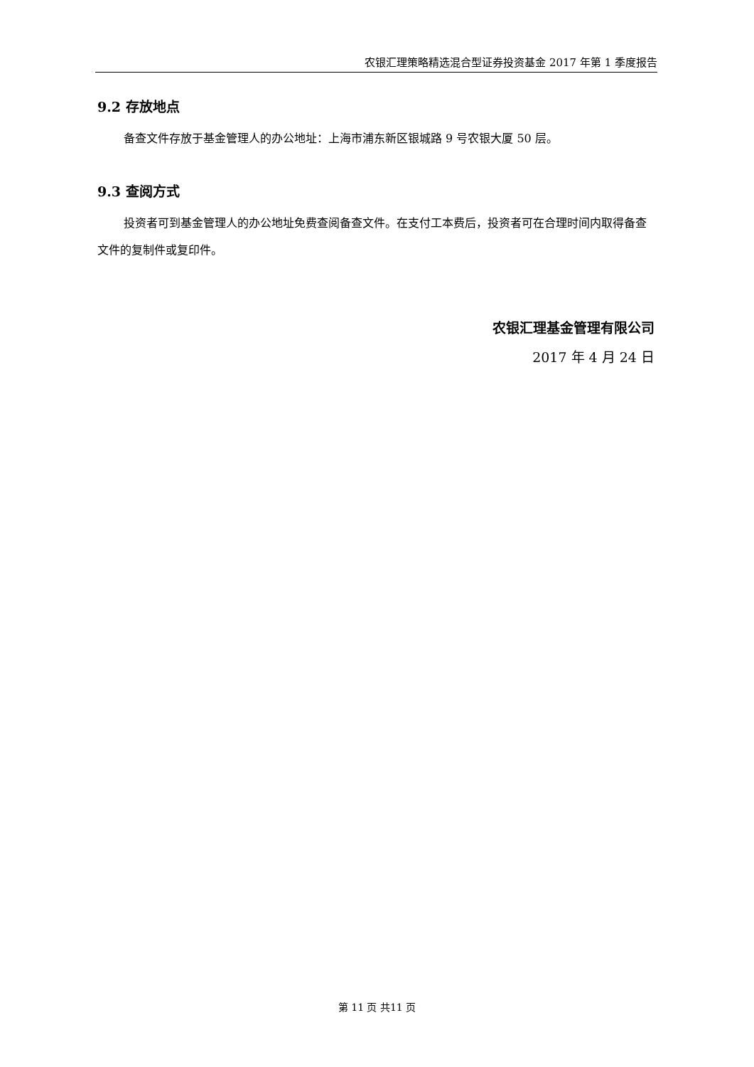农银汇理策略精选混合型证券投资基金 2017 年第 1 季度报告
9.2 存放地点
备查文件存放于基金管理人的办公地址：上海市浦东新区银城路 9 号农银大厦 50 层。
9.3 查阅方式
投资者可到基金管理人的办公地址免费查阅备查文件。在支付工本费后，投资者可在合理时间内取得备查文件的复制件或复印件。
农银汇理基金管理有限公司
2017 年 4 月 24 日
第 11 页 共11 页